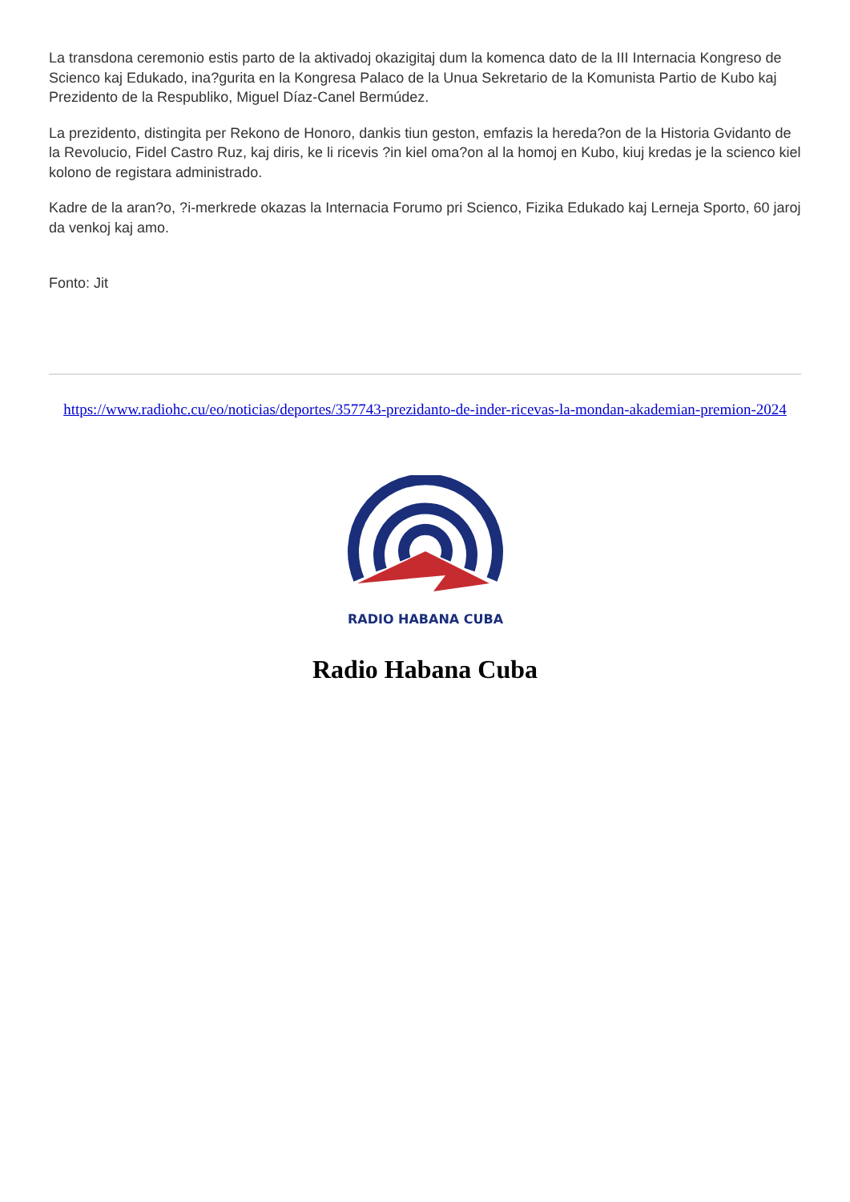La transdona ceremonio estis parto de la aktivadoj okazigitaj dum la komenca dato de la III Internacia Kongreso de Scienco kaj Edukado, ina?gurita en la Kongresa Palaco de la Unua Sekretario de la Komunista Partio de Kubo kaj Prezidento de la Respubliko, Miguel Díaz-Canel Bermúdez.
La prezidento, distingita per Rekono de Honoro, dankis tiun geston, emfazis la hereda?on de la Historia Gvidanto de la Revolucio, Fidel Castro Ruz, kaj diris, ke li ricevis ?in kiel oma?on al la homoj en Kubo, kiuj kredas je la scienco kiel kolono de registara administrado.
Kadre de la aran?o, ?i-merkrede okazas la Internacia Forumo pri Scienco, Fizika Edukado kaj Lerneja Sporto, 60 jaroj da venkoj kaj amo.
Fonto: Jit
https://www.radiohc.cu/eo/noticias/deportes/357743-prezidanto-de-inder-ricevas-la-mondan-akademian-premion-2024
RADIO HABANA CUBA
Radio Habana Cuba